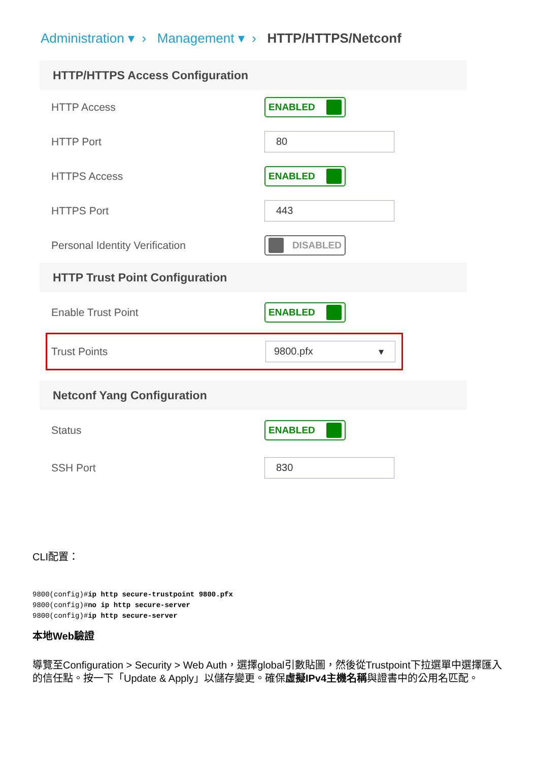Administration ▾ › Management ▾ › HTTP/HTTPS/Netconf
HTTP/HTTPS Access Configuration
HTTP Access ENABLED
HTTP Port 80
HTTPS Access ENABLED
HTTPS Port 443
Personal Identity Verification DISABLED
HTTP Trust Point Configuration
Enable Trust Point ENABLED
Trust Points 9800.pfx ▾
Netconf Yang Configuration
Status ENABLED
SSH Port 830
CLI配置：
9800(config)#ip http secure-trustpoint 9800.pfx
9800(config)#no ip http secure-server
9800(config)#ip http secure-server
本地Web驗證
導覽至Configuration > Security > Web Auth，選擇global引數貼圖，然後從Trustpoint下拉選單中選擇匯入的信任點。按一下「Update & Apply」以儲存變更。確保虛擬IPv4主機名稱與證書中的公用名匹配。